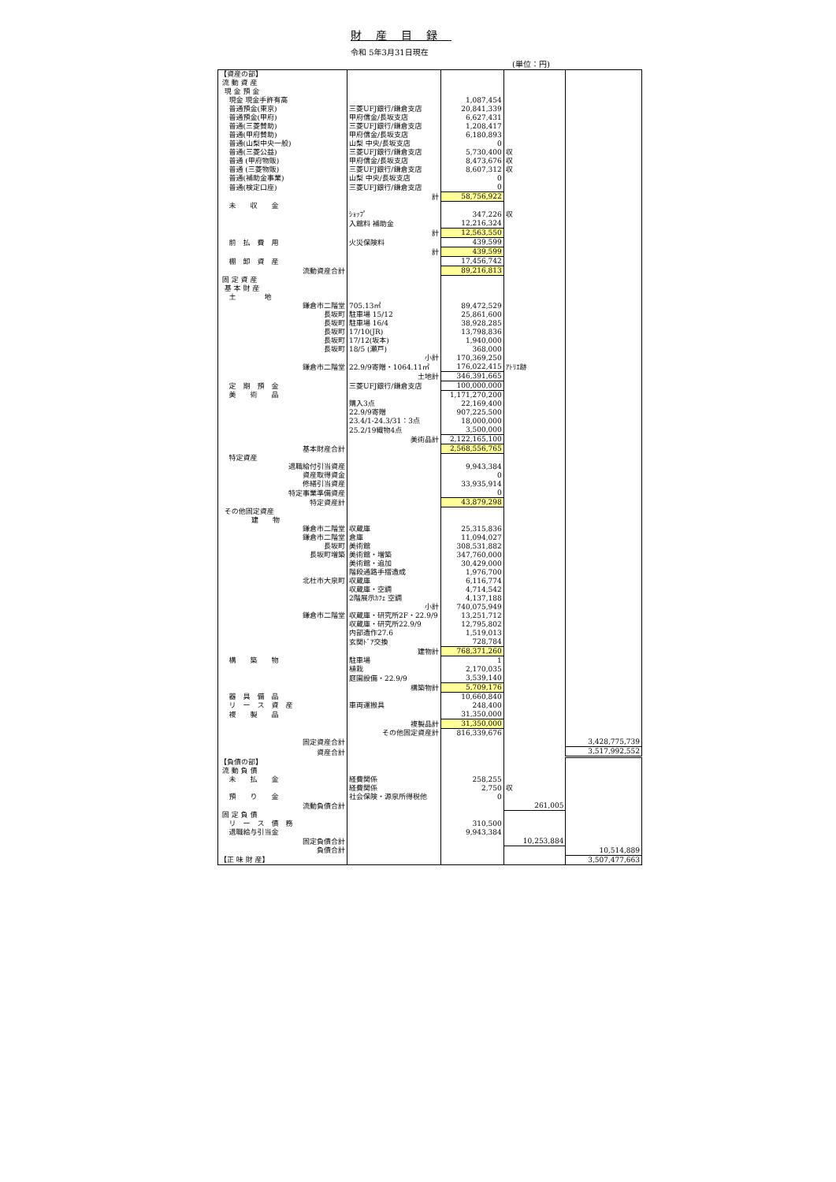財産目録
令和 5年3月31日現在
(単位：円)
| 【資産の部】 | | | | |
| 流 動 資 産 | | | | |
| 現 金 預 金 | | | | |
| 現金 現金手許有高 | | 1,087,454 | | |
| 普通預金(東京) | 三菱UFJ銀行/鎌倉支店 | 20,841,339 | | |
| 普通預金(甲府) | 甲府信金/長坂支店 | 6,627,431 | | |
| 普通(三菱賛助) | 三菱UFJ銀行/鎌倉支店 | 1,208,417 | | |
| 普通(甲府賛助) | 甲府信金/長坂支店 | 6,180,893 | | |
| 普通(山梨中央一般) | 山梨 中央/長坂支店 | 0 | | |
| 普通(三菱公益) | 三菱UFJ銀行/鎌倉支店 | 5,730,400 | 収 | |
| 普通 (甲府物販) | 甲府信金/長坂支店 | 8,473,676 | 収 | |
| 普通 (三菱物販) | 三菱UFJ銀行/鎌倉支店 | 8,607,312 | 収 | |
| 普通(補助金事業) | 山梨 中央/長坂支店 | 0 | | |
| 普通(検定口座) | 三菱UFJ銀行/鎌倉支店 | 0 | | |
| | 計 | 58,756,922 | | |
| 未 収 金 | | | | |
| | ｼｮｯﾌﾟ | 347,226 | 収 | |
| | 入館料 補助金 | 12,216,324 | | |
| | 計 | 12,563,550 | | |
| 前 払 費 用 | 火災保険料 | 439,599 | | |
| | 計 | 439,599 | | |
| 棚 卸 資 産 | | 17,456,742 | | |
| 流動資産合計 | | 89,216,813 | | |
| 固 定 資 産 | | | | |
| 基 本 財 産 | | | | |
| 土 地 | | | | |
| 鎌倉市二階堂 | 705.13㎡ | 89,472,529 | | |
| 長坂町 | 駐車場 15/12 | 25,861,600 | | |
| 長坂町 | 駐車場 16/4 | 38,928,285 | | |
| 長坂町 | 17/10(JR) | 13,798,836 | | |
| 長坂町 | 17/12(坂本) | 1,940,000 | | |
| 長坂町 | 18/5 (瀬戸) | 368,000 | | |
| | 小計 | 170,369,250 | | |
| 鎌倉市二階堂 | 22.9/9寄贈・1064.11㎡ | 176,022,415 | ｱﾄﾘｴ跡 | |
| | 土地計 | 346,391,665 | | |
| 定 期 預 金 | 三菱UFJ銀行/鎌倉支店 | 100,000,000 | | |
| 美 術 品 | | 1,171,270,200 | | |
| | 購入3点 | 22,169,400 | | |
| | 22.9/9寄贈 | 907,225,500 | | |
| | 23.4/1-24.3/31：3点 | 18,000,000 | | |
| | 25.2/19織物4点 | 3,500,000 | | |
| | 美術品計 | 2,122,165,100 | | |
| 基本財産合計 | | 2,568,556,765 | | |
| 特定資産 | | | | |
| 退職給付引当資産 | | 9,943,384 | | |
| 資産取得資金 | | 0 | | |
| 修繕引当資産 | | 33,935,914 | | |
| 特定事業準備資産 | | 0 | | |
| 特定資産計 | | 43,879,298 | | |
| その他固定資産 | | | | |
| 建 物 | | | | |
| 鎌倉市二階堂 | 収蔵庫 | 25,315,836 | | |
| 鎌倉市二階堂 | 倉庫 | 11,094,027 | | |
| 長坂町 | 美術館 | 308,531,882 | | |
| 長坂町増築 | 美術館・増築 | 347,760,000 | | |
| | 美術館・追加 | 30,429,000 | | |
| | 階段通路手摺造成 | 1,976,700 | | |
| 北杜市大泉町 | 収蔵庫 | 6,116,774 | | |
| | 収蔵庫・空調 | 4,714,542 | | |
| | 2階展示ｶﾌｪ 空調 | 4,137,188 | | |
| | 小計 | 740,075,949 | | |
| 鎌倉市二階堂 | 収蔵庫・研究所2F・22.9/9 | 13,251,712 | | |
| | 収蔵庫・研究所22.9/9 | 12,795,802 | | |
| | 内部造作27.6 | 1,519,013 | | |
| | 玄関ﾄﾞｱ交換 | 728,784 | | |
| | 建物計 | 768,371,260 | | |
| 構 築 物 | 駐車場 | 1 | | |
| | 植栽 | 2,170,035 | | |
| | 庭園設備・22.9/9 | 3,539,140 | | |
| | 構築物計 | 5,709,176 | | |
| 器 具 備 品 | | 10,660,840 | | |
| リ ー ス 資 産 | 車両運搬具 | 248,400 | | |
| 複 製 品 | | 31,350,000 | | |
| | 複製品計 | 31,350,000 | | |
| | その他固定資産計 | 816,339,676 | | |
| 固定資産合計 | | | | 3,428,775,739 |
| 資産合計 | | | | 3,517,992,552 |
| 【負債の部】 | | | | |
| 流 動 負 債 | | | | |
| 未 払 金 | 経費関係 | 258,255 | | |
| | 経費関係 | 2,750 | 収 | |
| 預 り 金 | 社会保険・源泉所得税他 | 0 | | |
| 流動負債合計 | | | 261,005 | |
| 固 定 負 債 | | | | |
| リ ー ス 債 務 | | 310,500 | | |
| 退職給与引当金 | | 9,943,384 | | |
| 固定負債合計 | | | 10,253,884 | |
| 負債合計 | | | | 10,514,889 |
| 【正 味 財 産】 | | | | 3,507,477,663 |